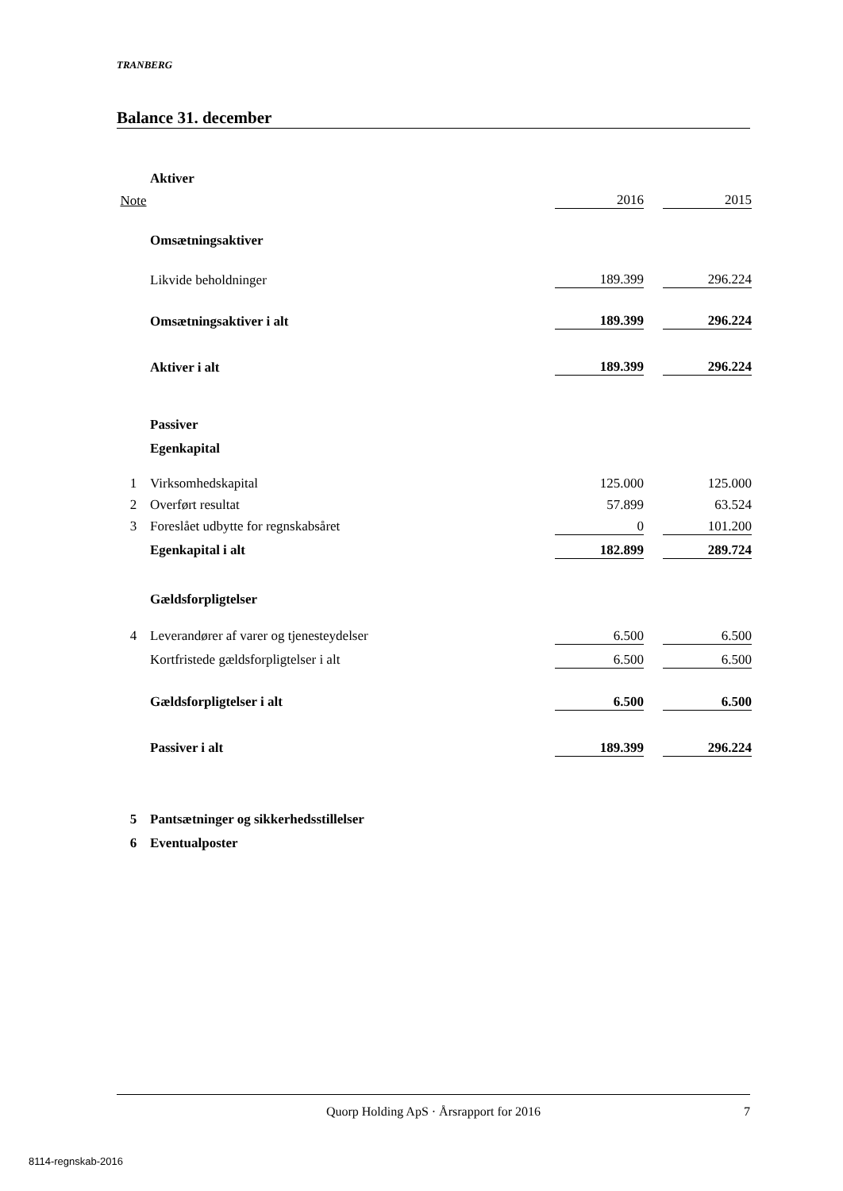TRANBERG
Balance 31. december
| | Aktiver | | | |
| Note | | 2016 | | 2015 |
| | Omsætningsaktiver | | | |
| | Likvide beholdninger | 189.399 | | 296.224 |
| | Omsætningsaktiver i alt | 189.399 | | 296.224 |
| | Aktiver i alt | 189.399 | | 296.224 |
| | Passiver | | | |
| | Egenkapital | | | |
| 1 | Virksomhedskapital | 125.000 | | 125.000 |
| 2 | Overført resultat | 57.899 | | 63.524 |
| 3 | Foreslået udbytte for regnskabsåret | 0 | | 101.200 |
| | Egenkapital i alt | 182.899 | | 289.724 |
| | Gældsforpligtelser | | | |
| 4 | Leverandører af varer og tjenesteydelser | 6.500 | | 6.500 |
| | Kortfristede gældsforpligtelser i alt | 6.500 | | 6.500 |
| | Gældsforpligtelser i alt | 6.500 | | 6.500 |
| | Passiver i alt | 189.399 | | 296.224 |
| 5 | Pantsætninger og sikkerhedsstillelser | | | |
| 6 | Eventualposter | | | |
Quorp Holding ApS · Årsrapport for 2016 7
8114-regnskab-2016